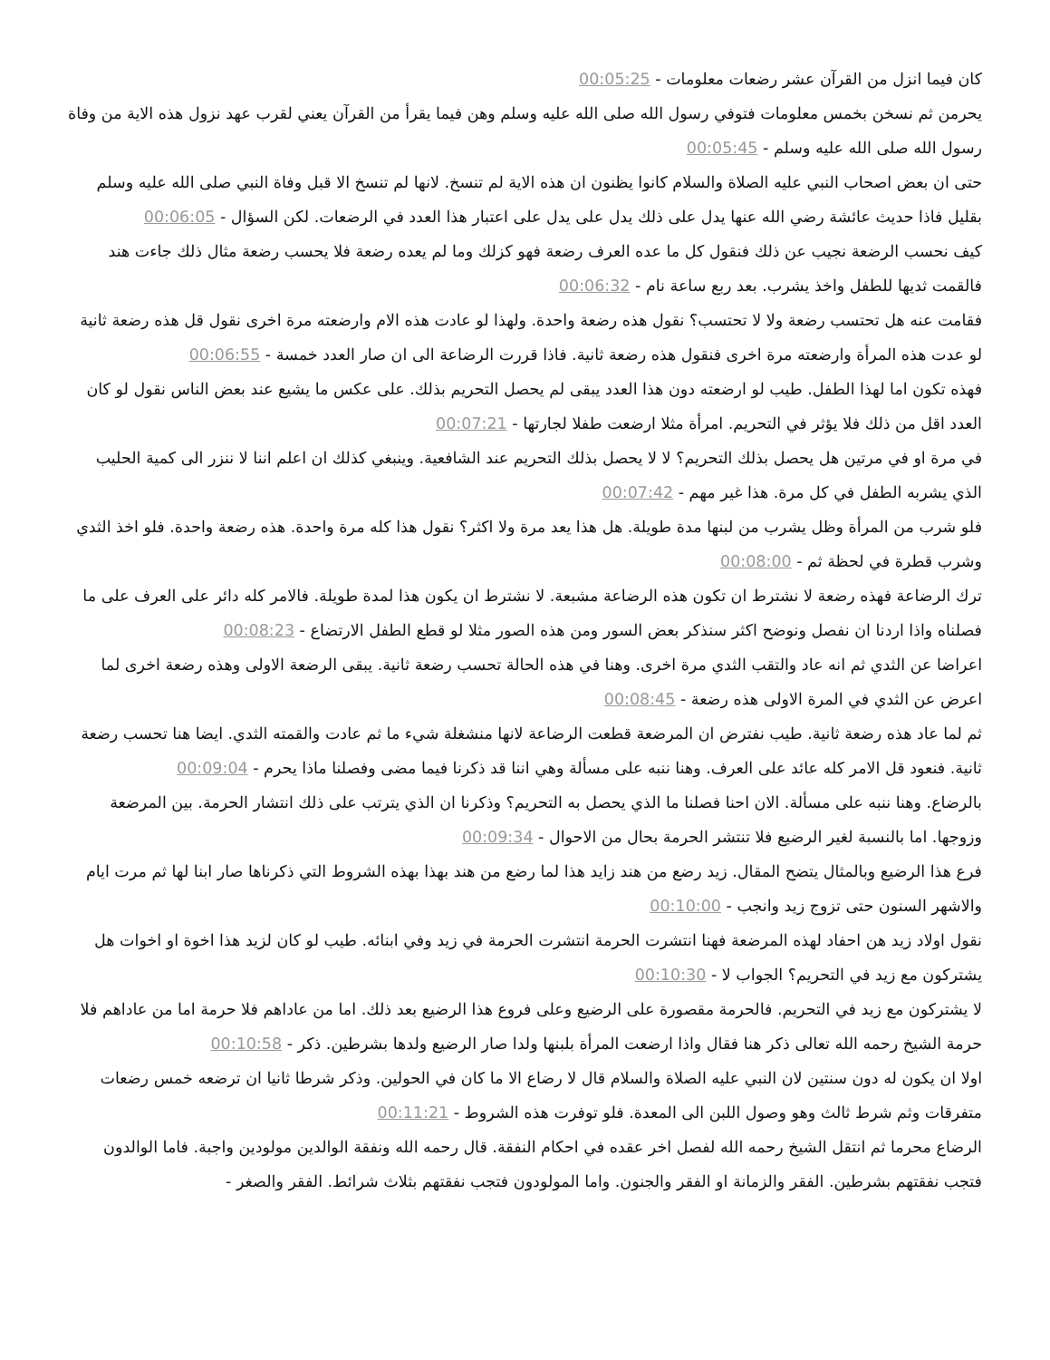كان فيما انزل من القرآن عشر رضعات معلومات - 00:05:25
يحرمن ثم نسخن بخمس معلومات فتوفي رسول الله صلى الله عليه وسلم وهن فيما يقرأ من القرآن يعني لقرب عهد نزول هذه الاية من وفاة رسول الله صلى الله عليه وسلم - 00:05:45
حتى ان بعض اصحاب النبي عليه الصلاة والسلام كانوا يظنون ان هذه الاية لم تنسخ. لانها لم تنسخ الا قبل وفاة النبي صلى الله عليه وسلم بقليل فاذا حديث عائشة رضي الله عنها يدل على ذلك يدل على يدل على اعتبار هذا العدد في الرضعات. لكن السؤال - 00:06:05
كيف نحسب الرضعة نجيب عن ذلك فنقول كل ما عده العرف رضعة فهو كزلك وما لم يعده رضعة فلا يحسب رضعة مثال ذلك جاءت هند فالقمت ثديها للطفل واخذ يشرب. بعد ربع ساعة نام - 00:06:32
فقامت عنه هل تحتسب رضعة ولا لا تحتسب؟ نقول هذه رضعة واحدة. ولهذا لو عادت هذه الام وارضعته مرة اخرى نقول قل هذه رضعة ثانية لو عدت هذه المرأة وارضعته مرة اخرى فنقول هذه رضعة ثانية. فاذا قررت الرضاعة الى ان صار العدد خمسة - 00:06:55
فهذه تكون اما لهذا الطفل. طيب لو ارضعته دون هذا العدد يبقى لم يحصل التحريم بذلك. على عكس ما يشيع عند بعض الناس نقول لو كان العدد اقل من ذلك فلا يؤثر في التحريم. امرأة مثلا ارضعت طفلا لجارتها - 00:07:21
في مرة او في مرتين هل يحصل بذلك التحريم؟ لا لا يحصل بذلك التحريم عند الشافعية. وينبغي كذلك ان اعلم اننا لا ننزر الى كمية الحليب الذي يشربه الطفل في كل مرة. هذا غير مهم - 00:07:42
فلو شرب من المرأة وظل يشرب من لبنها مدة طويلة. هل هذا يعد مرة ولا اكثر؟ نقول هذا كله مرة واحدة. هذه رضعة واحدة. فلو اخذ الثدي وشرب قطرة في لحظة ثم - 00:08:00
ترك الرضاعة فهذه رضعة لا نشترط ان تكون هذه الرضاعة مشبعة. لا نشترط ان يكون هذا لمدة طويلة. فالامر كله دائر على العرف على ما فصلناه واذا اردنا ان نفصل ونوضح اكثر سنذكر بعض السور ومن هذه الصور مثلا لو قطع الطفل الارتضاع - 00:08:23
اعراضا عن الثدي ثم انه عاد والتقب الثدي مرة اخرى. وهنا في هذه الحالة تحسب رضعة ثانية. يبقى الرضعة الاولى وهذه رضعة اخرى لما اعرض عن الثدي في المرة الاولى هذه رضعة - 00:08:45
ثم لما عاد هذه رضعة ثانية. طيب نفترض ان المرضعة قطعت الرضاعة لانها منشغلة شيء ما ثم عادت والقمته الثدي. ايضا هنا تحسب رضعة ثانية. فنعود قل الامر كله عائد على العرف. وهنا ننبه على مسألة وهي اننا قد ذكرنا فيما مضى وفصلنا ماذا يحرم - 00:09:04
بالرضاع. وهنا ننبه على مسألة. الان احنا فصلنا ما الذي يحصل به التحريم؟ وذكرنا ان الذي يترتب على ذلك انتشار الحرمة. بين المرضعة وزوجها. اما بالنسبة لغير الرضيع فلا تنتشر الحرمة بحال من الاحوال - 00:09:34
فرع هذا الرضيع وبالمثال يتضح المقال. زيد رضع من هند زايد هذا لما رضع من هند بهذا بهذه الشروط التي ذكرناها صار ابنا لها ثم مرت ايام والاشهر السنون حتى تزوج زيد وانجب - 00:10:00
نقول اولاد زيد هن احفاد لهذه المرضعة فهنا انتشرت الحرمة انتشرت الحرمة في زيد وفي ابنائه. طيب لو كان لزيد هذا اخوة او اخوات هل يشتركون مع زيد في التحريم؟ الجواب لا - 00:10:30
لا يشتركون مع زيد في التحريم. فالحرمة مقصورة على الرضيع وعلى فروع هذا الرضيع بعد ذلك. اما من عاداهم فلا حرمة اما من عاداهم فلا حرمة الشيخ رحمه الله تعالى ذكر هنا فقال واذا ارضعت المرأة بلبنها ولدا صار الرضيع ولدها بشرطين. ذكر - 00:10:58
اولا ان يكون له دون سنتين لان النبي عليه الصلاة والسلام قال لا رضاع الا ما كان في الحولين. وذكر شرطا ثانيا ان ترضعه خمس رضعات متفرقات وثم شرط ثالث وهو وصول اللبن الى المعدة. فلو توفرت هذه الشروط - 00:11:21
الرضاع محرما ثم انتقل الشيخ رحمه الله لفصل اخر عقده في احكام النفقة. قال رحمه الله ونفقة الوالدين مولودين واجبة. فاما الوالدون فتجب نفقتهم بشرطين. الفقر والزمانة او الفقر والجنون. واما المولودون فتجب نفقتهم بثلاث شرائط. الفقر والصغر -